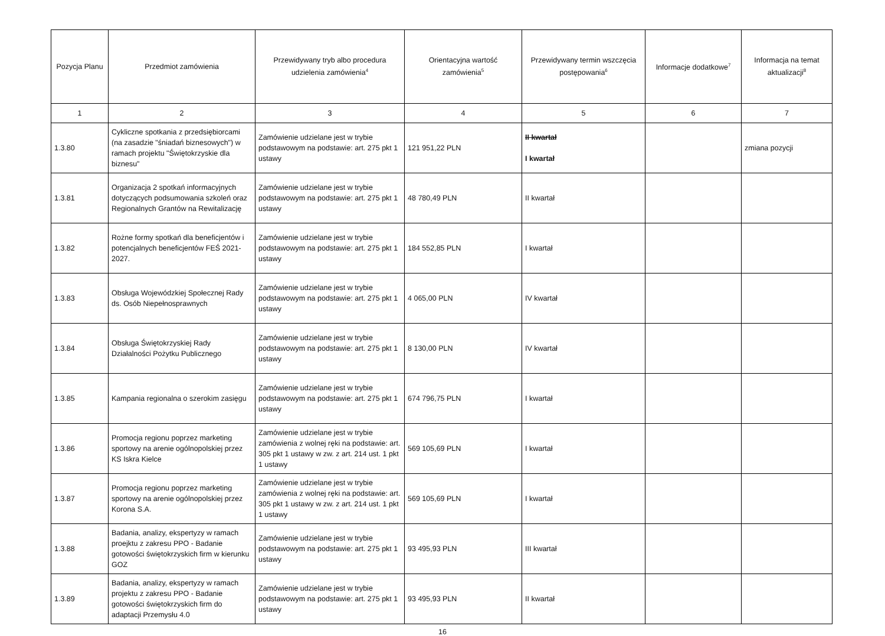| Pozycja Planu | Przedmiot zamówienia | Przewidywany tryb albo procedura udzielenia zamówienia<sup>4</sup> | Orientacyjna wartość zamówienia<sup>5</sup> | Przewidywany termin wszczęcia postępowania<sup>6</sup> | Informacje dodatkowe<sup>7</sup> | Informacja na temat aktualizacji<sup>8</sup> |
| --- | --- | --- | --- | --- | --- | --- |
| 1 | 2 | 3 | 4 | 5 | 6 | 7 |
| 1.3.80 | Cykliczne spotkania z przedsiębiorcami (na zasadzie "śniadań biznesowych") w ramach projektu "Świętokrzyskie dla biznesu" | Zamówienie udzielane jest w trybie podstawowym na podstawie: art. 275 pkt 1 ustawy | 121 951,22 PLN | II kwartał I kwartał | | zmiana pozycji |
| 1.3.81 | Organizacja 2 spotkań informacyjnych dotyczących podsumowania szkoleń oraz Regionalnych Grantów na Rewitalizację | Zamówienie udzielane jest w trybie podstawowym na podstawie: art. 275 pkt 1 ustawy | 48 780,49 PLN | II kwartał | | |
| 1.3.82 | Rożne formy spotkań dla beneficjentów i potencjalnych beneficjentów FEŚ 2021-2027. | Zamówienie udzielane jest w trybie podstawowym na podstawie: art. 275 pkt 1 ustawy | 184 552,85 PLN | I kwartał | | |
| 1.3.83 | Obsługa Wojewódzkiej Społecznej Rady ds. Osób Niepełnosprawnych | Zamówienie udzielane jest w trybie podstawowym na podstawie: art. 275 pkt 1 ustawy | 4 065,00 PLN | IV kwartał | | |
| 1.3.84 | Obsługa Świętokrzyskiej Rady Działalności Pożytku Publicznego | Zamówienie udzielane jest w trybie podstawowym na podstawie: art. 275 pkt 1 ustawy | 8 130,00 PLN | IV kwartał | | |
| 1.3.85 | Kampania regionalna o szerokim zasięgu | Zamówienie udzielane jest w trybie podstawowym na podstawie: art. 275 pkt 1 ustawy | 674 796,75 PLN | I kwartał | | |
| 1.3.86 | Promocja regionu poprzez marketing sportowy na arenie ogólnopolskiej przez KS Iskra Kielce | Zamówienie udzielane jest w trybie zamówienia z wolnej ręki na podstawie: art. 305 pkt 1 ustawy w zw. z art. 214 ust. 1 pkt 1 ustawy | 569 105,69 PLN | I kwartał | | |
| 1.3.87 | Promocja regionu poprzez marketing sportowy na arenie ogólnopolskiej przez Korona S.A. | Zamówienie udzielane jest w trybie zamówienia z wolnej ręki na podstawie: art. 305 pkt 1 ustawy w zw. z art. 214 ust. 1 pkt 1 ustawy | 569 105,69 PLN | I kwartał | | |
| 1.3.88 | Badania, analizy, ekspertyzy w ramach proejktu z zakresu PPO - Badanie gotowości świętokrzyskich firm w kierunku GOZ | Zamówienie udzielane jest w trybie podstawowym na podstawie: art. 275 pkt 1 ustawy | 93 495,93 PLN | III kwartał | | |
| 1.3.89 | Badania, analizy, ekspertyzy w ramach projektu z zakresu PPO - Badanie gotowości świętokrzyskich firm do adaptacji Przemysłu 4.0 | Zamówienie udzielane jest w trybie podstawowym na podstawie: art. 275 pkt 1 ustawy | 93 495,93 PLN | II kwartał | | |
16